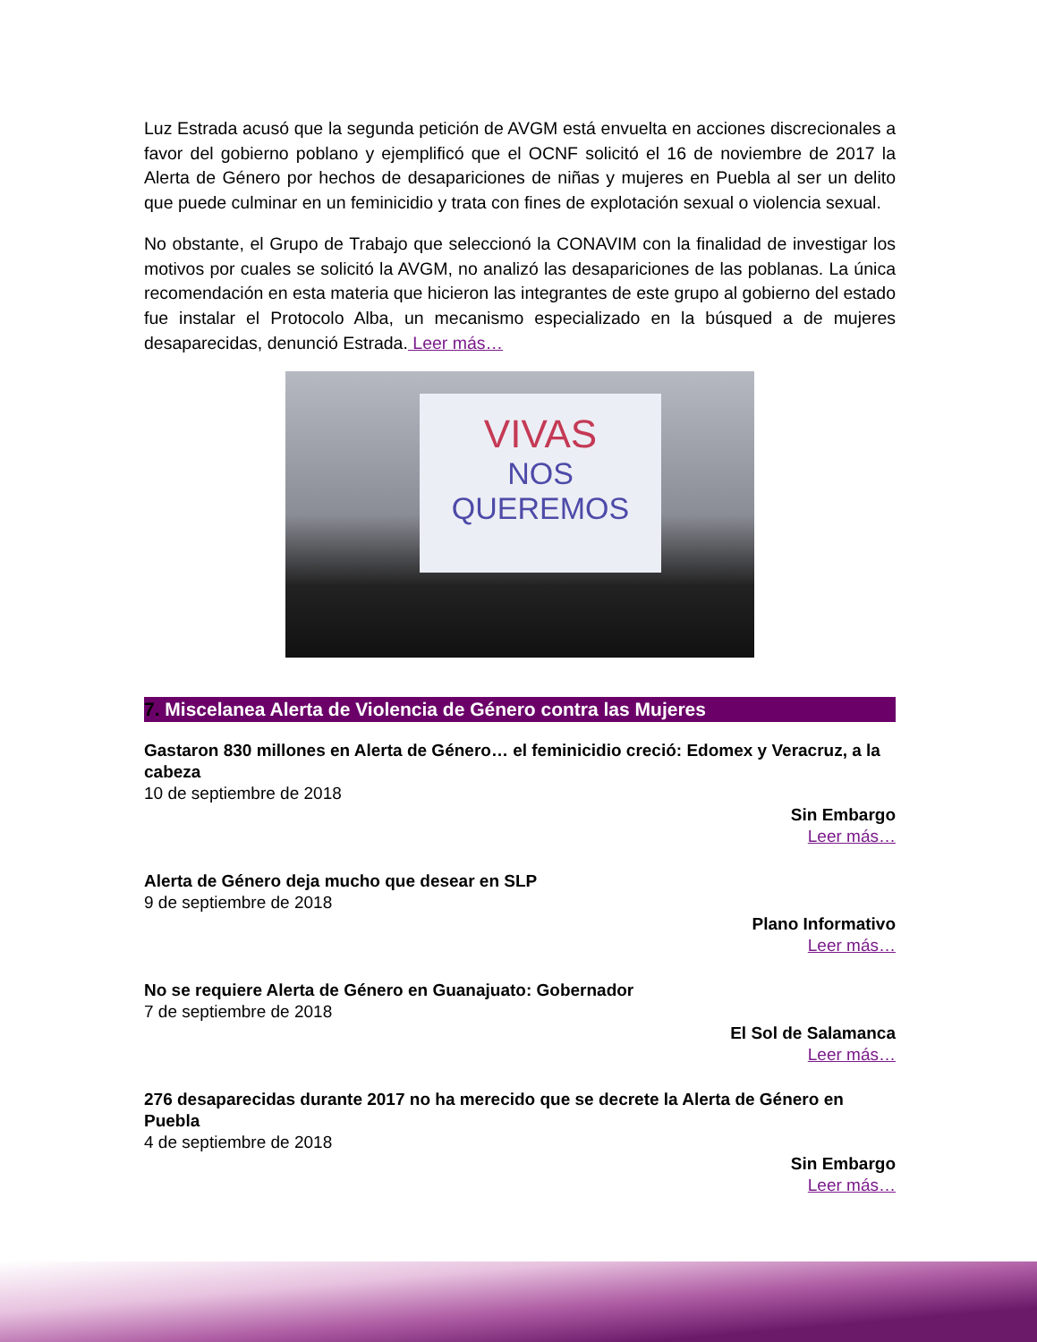Luz Estrada acusó que la segunda petición de AVGM está envuelta en acciones discrecionales a favor del gobierno poblano y ejemplificó que el OCNF solicitó el 16 de noviembre de 2017 la Alerta de Género por hechos de desapariciones de niñas y mujeres en Puebla al ser un delito que puede culminar en un feminicidio y trata con fines de explotación sexual o violencia sexual.
No obstante, el Grupo de Trabajo que seleccionó la CONAVIM con la finalidad de investigar los motivos por cuales se solicitó la AVGM, no analizó las desapariciones de las poblanas. La única recomendación en esta materia que hicieron las integrantes de este grupo al gobierno del estado fue instalar el Protocolo Alba, un mecanismo especializado en la búsqued a de mujeres desaparecidas, denunció Estrada. Leer más…
VIVAS
NOS
QUEREMOS
7. Miscelanea Alerta de Violencia de Género contra las Mujeres
Gastaron 830 millones en Alerta de Género… el feminicidio creció: Edomex y Veracruz, a la cabeza
10 de septiembre de 2018
Sin Embargo
Leer más…
Alerta de Género deja mucho que desear en SLP
9 de septiembre de 2018
Plano Informativo
Leer más…
No se requiere Alerta de Género en Guanajuato: Gobernador
7 de septiembre de 2018
El Sol de Salamanca
Leer más…
276 desaparecidas durante 2017 no ha merecido que se decrete la Alerta de Género en Puebla
4 de septiembre de 2018
Sin Embargo
Leer más…